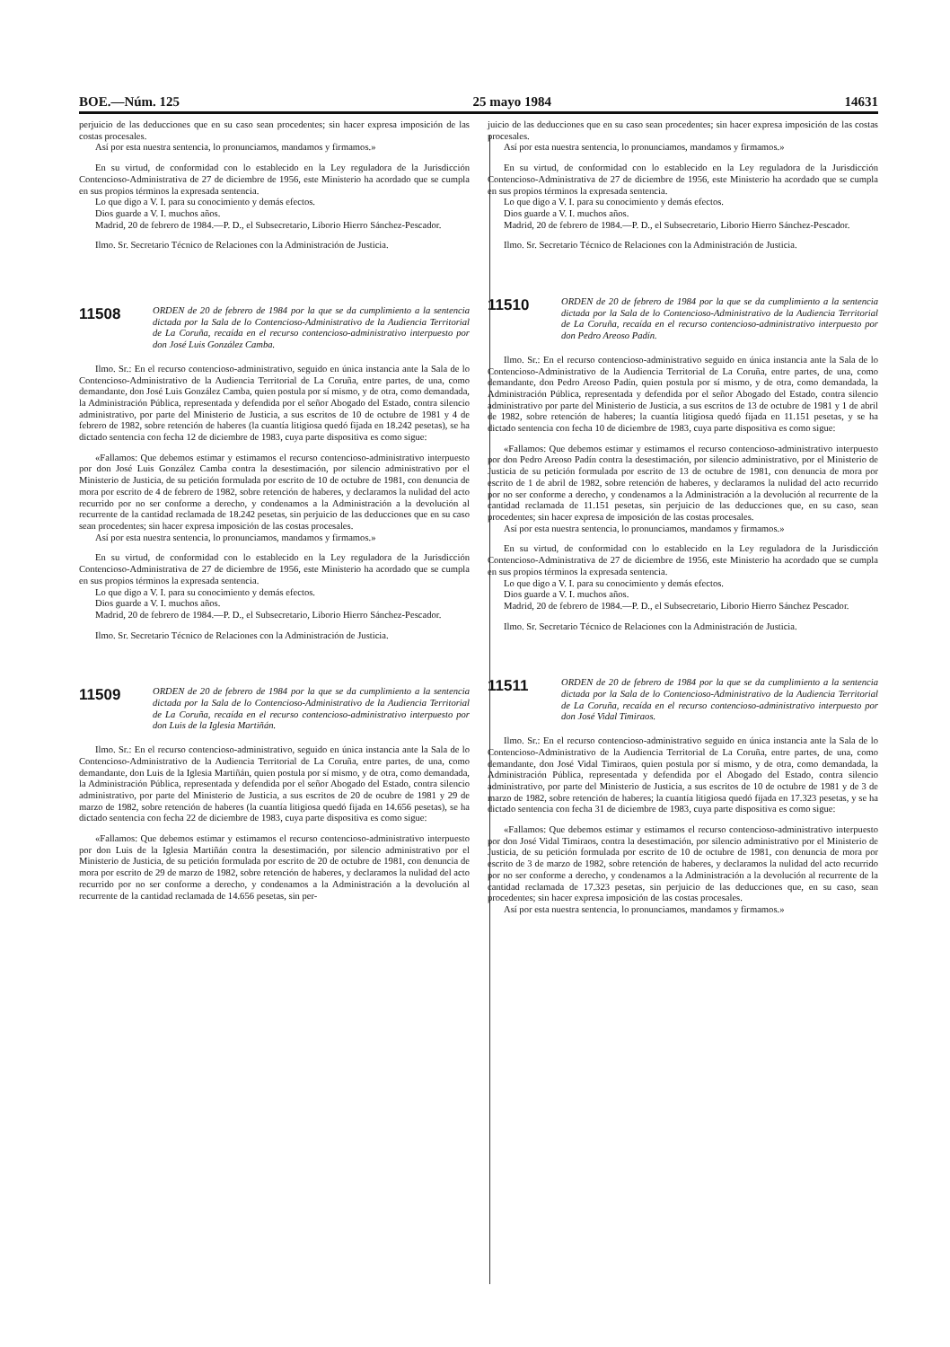BOE.—Núm. 125 25 mayo 1984 14631
perjuicio de las deducciones que en su caso sean procedentes; sin hacer expresa imposición de las costas procesales.
Así por esta nuestra sentencia, lo pronunciamos, mandamos y firmamos.»
En su virtud, de conformidad con lo establecido en la Ley reguladora de la Jurisdicción Contencioso-Administrativa de 27 de diciembre de 1956, este Ministerio ha acordado que se cumpla en sus propios términos la expresada sentencia.
Lo que digo a V. I. para su conocimiento y demás efectos.
Dios guarde a V. I. muchos años.
Madrid, 20 de febrero de 1984.—P. D., el Subsecretario, Liborio Hierro Sánchez-Pescador.
Ilmo. Sr. Secretario Técnico de Relaciones con la Administración de Justicia.
11508
ORDEN de 20 de febrero de 1984 por la que se da cumplimiento a la sentencia dictada por la Sala de lo Contencioso-Administrativo de la Audiencia Territorial de La Coruña, recaída en el recurso contencioso-administrativo interpuesto por don José Luis González Camba.
Ilmo. Sr.: En el recurso contencioso-administrativo, seguido en única instancia ante la Sala de lo Contencioso-Administrativo de la Audiencia Territorial de La Coruña, entre partes, de una, como demandante, don José Luis González Camba, quien postula por sí mismo, y de otra, como demandada, la Administración Pública, representada y defendida por el señor Abogado del Estado, contra silencio administrativo, por parte del Ministerio de Justicia, a sus escritos de 10 de octubre de 1981 y 4 de febrero de 1982, sobre retención de haberes (la cuantía litigiosa quedó fijada en 18.242 pesetas), se ha dictado sentencia con fecha 12 de diciembre de 1983, cuya parte dispositiva es como sigue:
«Fallamos: Que debemos estimar y estimamos el recurso contencioso-administrativo interpuesto por don José Luis González Camba contra la desestimación, por silencio administrativo por el Ministerio de Justicia, de su petición formulada por escrito de 10 de octubre de 1981, con denuncia de mora por escrito de 4 de febrero de 1982, sobre retención de haberes, y declaramos la nulidad del acto recurrido por no ser conforme a derecho, y condenamos a la Administración a la devolución al recurrente de la cantidad reclamada de 18.242 pesetas, sin perjuicio de las deducciones que en su caso sean procedentes; sin hacer expresa imposición de las costas procesales.
Así por esta nuestra sentencia, lo pronunciamos, mandamos y firmamos.»
En su virtud, de conformidad con lo establecido en la Ley reguladora de la Jurisdicción Contencioso-Administrativa de 27 de diciembre de 1956, este Ministerio ha acordado que se cumpla en sus propios términos la expresada sentencia.
Lo que digo a V. I. para su conocimiento y demás efectos.
Dios guarde a V. I. muchos años.
Madrid, 20 de febrero de 1984.—P. D., el Subsecretario, Liborio Hierro Sánchez-Pescador.
Ilmo. Sr. Secretario Técnico de Relaciones con la Administración de Justicia.
11509
ORDEN de 20 de febrero de 1984 por la que se da cumplimiento a la sentencia dictada por la Sala de lo Contencioso-Administrativo de la Audiencia Territorial de La Coruña, recaída en el recurso contencioso-administrativo interpuesto por don Luis de la Iglesia Martiñán.
Ilmo. Sr.: En el recurso contencioso-administrativo, seguido en única instancia ante la Sala de lo Contencioso-Administrativo de la Audiencia Territorial de La Coruña, entre partes, de una, como demandante, don Luis de la Iglesia Martiñán, quien postula por sí mismo, y de otra, como demandada, la Administración Pública, representada y defendida por el señor Abogado del Estado, contra silencio administrativo, por parte del Ministerio de Justicia, a sus escritos de 20 de ocubre de 1981 y 29 de marzo de 1982, sobre retención de haberes (la cuantía litigiosa quedó fijada en 14.656 pesetas), se ha dictado sentencia con fecha 22 de diciembre de 1983, cuya parte dispositiva es como sigue:
«Fallamos: Que debemos estimar y estimamos el recurso contencioso-administrativo interpuesto por don Luis de la Iglesia Martiñán contra la desestimación, por silencio administrativo por el Ministerio de Justicia, de su petición formulada por escrito de 20 de octubre de 1981, con denuncia de mora por escrito de 29 de marzo de 1982, sobre retención de haberes, y declaramos la nulidad del acto recurrido por no ser conforme a derecho, y condenamos a la Administración a la devolución al recurrente de la cantidad reclamada de 14.656 pesetas, sin per-
juicio de las deducciones que en su caso sean procedentes; sin hacer expresa imposición de las costas procesales.
Así por esta nuestra sentencia, lo pronunciamos, mandamos y firmamos.»
En su virtud, de conformidad con lo establecido en la Ley reguladora de la Jurisdicción Contencioso-Administrativa de 27 de diciembre de 1956, este Ministerio ha acordado que se cumpla en sus propios términos la expresada sentencia.
Lo que digo a V. I. para su conocimiento y demás efectos.
Dios guarde a V. I. muchos años.
Madrid, 20 de febrero de 1984.—P. D., el Subsecretario, Liborio Hierro Sánchez-Pescador.
Ilmo. Sr. Secretario Técnico de Relaciones con la Administración de Justicia.
11510
ORDEN de 20 de febrero de 1984 por la que se da cumplimiento a la sentencia dictada por la Sala de lo Contencioso-Administrativo de la Audiencia Territorial de La Coruña, recaída en el recurso contencioso-administrativo interpuesto por don Pedro Areoso Padín.
Ilmo. Sr.: En el recurso contencioso-administrativo seguido en única instancia ante la Sala de lo Contencioso-Administrativo de la Audiencia Territorial de La Coruña, entre partes, de una, como demandante, don Pedro Areoso Padín, quien postula por sí mismo, y de otra, como demandada, la Administración Pública, representada y defendida por el señor Abogado del Estado, contra silencio administrativo por parte del Ministerio de Justicia, a sus escritos de 13 de octubre de 1981 y 1 de abril de 1982, sobre retención de haberes; la cuantía litigiosa quedó fijada en 11.151 pesetas, y se ha dictado sentencia con fecha 10 de diciembre de 1983, cuya parte dispositiva es como sigue:
«Fallamos: Que debemos estimar y estimamos el recurso contencioso-administrativo interpuesto por don Pedro Areoso Padín contra la desestimación, por silencio administrativo, por el Ministerio de Justicia de su petición formulada por escrito de 13 de octubre de 1981, con denuncia de mora por escrito de 1 de abril de 1982, sobre retención de haberes, y declaramos la nulidad del acto recurrido por no ser conforme a derecho, y condenamos a la Administración a la devolución al recurrente de la cantidad reclamada de 11.151 pesetas, sin perjuicio de las deducciones que, en su caso, sean procedentes; sin hacer expresa de imposición de las costas procesales.
Así por esta nuestra sentencia, lo pronunciamos, mandamos y firmamos.»
En su virtud, de conformidad con lo establecido en la Ley reguladora de la Jurisdicción Contencioso-Administrativa de 27 de diciembre de 1956, este Ministerio ha acordado que se cumpla en sus propios términos la expresada sentencia.
Lo que digo a V. I. para su conocimiento y demás efectos.
Dios guarde a V. I. muchos años.
Madrid, 20 de febrero de 1984.—P. D., el Subsecretario, Liborio Hierro Sánchez Pescador.
Ilmo. Sr. Secretario Técnico de Relaciones con la Administración de Justicia.
11511
ORDEN de 20 de febrero de 1984 por la que se da cumplimiento a la sentencia dictada por la Sala de lo Contencioso-Administrativo de la Audiencia Territorial de La Coruña, recaída en el recurso contencioso-administrativo interpuesto por don José Vidal Timiraos.
Ilmo. Sr.: En el recurso contencioso-administrativo seguido en única instancia ante la Sala de lo Contencioso-Administrativo de la Audiencia Territorial de La Coruña, entre partes, de una, como demandante, don José Vidal Timiraos, quien postula por sí mismo, y de otra, como demandada, la Administración Pública, representada y defendida por el Abogado del Estado, contra silencio administrativo, por parte del Ministerio de Justicia, a sus escritos de 10 de octubre de 1981 y de 3 de marzo de 1982, sobre retención de haberes; la cuantía litigiosa quedó fijada en 17.323 pesetas, y se ha dictado sentencia con fecha 31 de diciembre de 1983, cuya parte dispositiva es como sigue:
«Fallamos: Que debemos estimar y estimamos el recurso contencioso-administrativo interpuesto por don José Vidal Timiraos, contra la desestimación, por silencio administrativo por el Ministerio de Justicia, de su petición formulada por escrito de 10 de octubre de 1981, con denuncia de mora por escrito de 3 de marzo de 1982, sobre retención de haberes, y declaramos la nulidad del acto recurrido por no ser conforme a derecho, y condenamos a la Administración a la devolución al recurrente de la cantidad reclamada de 17.323 pesetas, sin perjuicio de las deducciones que, en su caso, sean procedentes; sin hacer expresa imposición de las costas procesales.
Así por esta nuestra sentencia, lo pronunciamos, mandamos y firmamos.»